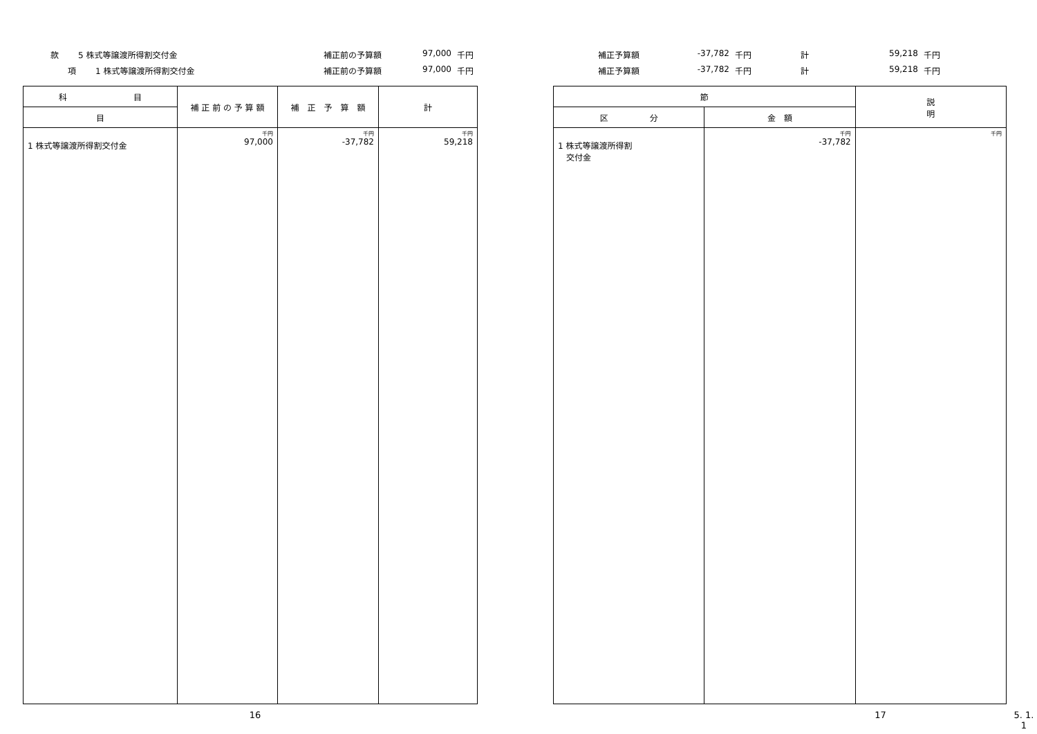款 5 株式等譲渡所得割交付金 補正前の予算額 97,000 千円
項 1 株式等譲渡所得割交付金 補正前の予算額 97,000 千円
| 科 目 | 補 正 前 の 予 算 額 | 補 正 予 算 額 | 計 |
| --- | --- | --- | --- |
| 目 | | | |
| 1 株式等譲渡所得割交付金 | 千円 97,000 | 千円 -37,782 | 千円 59,218 |
16
補正予算額 -37,782 千円 計 59,218 千円
補正予算額 -37,782 千円 計 59,218 千円
| 節 | | 説 明 |
| --- | --- | --- |
| 区 分 | 金 額 | |
| 1 株式等譲渡所得割 交付金 | 千円 -37,782 | 千円 |
17 5. 1. 1